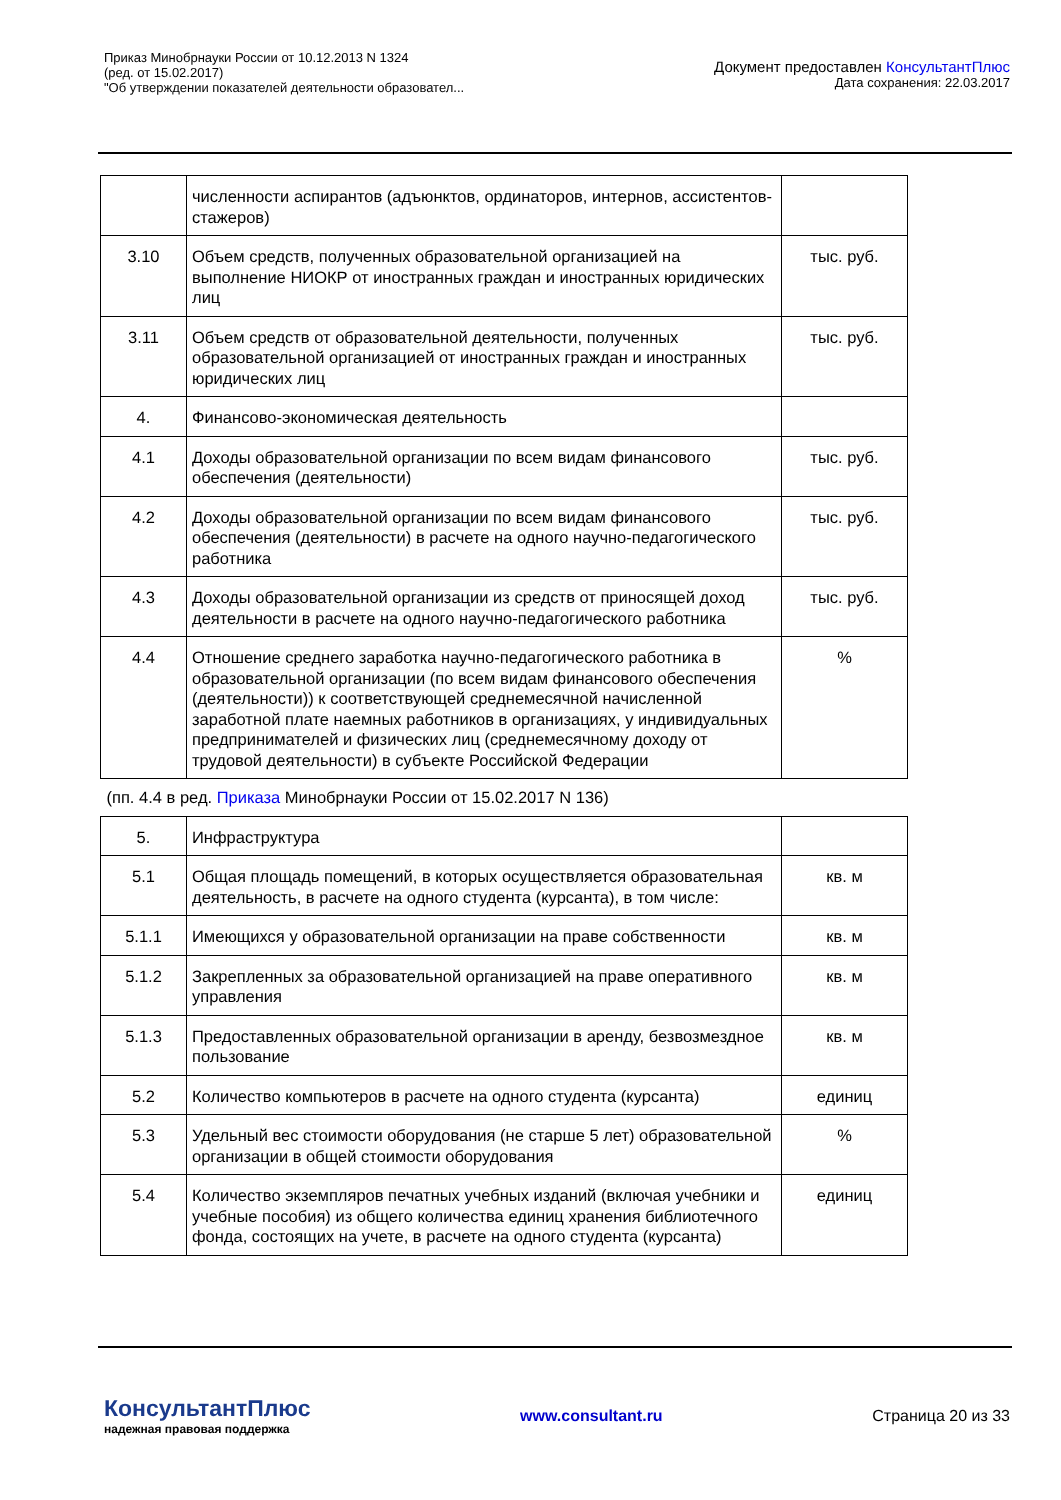Приказ Минобрнауки России от 10.12.2013 N 1324
(ред. от 15.02.2017)
"Об утверждении показателей деятельности образовател...
Документ предоставлен КонсультантПлюс
Дата сохранения: 22.03.2017
| | численности аспирантов (адъюнктов, ординаторов, интернов, ассистентов-стажеров) | |
| 3.10 | Объем средств, полученных образовательной организацией на выполнение НИОКР от иностранных граждан и иностранных юридических лиц | тыс. руб. |
| 3.11 | Объем средств от образовательной деятельности, полученных образовательной организацией от иностранных граждан и иностранных юридических лиц | тыс. руб. |
| 4. | Финансово-экономическая деятельность | |
| 4.1 | Доходы образовательной организации по всем видам финансового обеспечения (деятельности) | тыс. руб. |
| 4.2 | Доходы образовательной организации по всем видам финансового обеспечения (деятельности) в расчете на одного научно-педагогического работника | тыс. руб. |
| 4.3 | Доходы образовательной организации из средств от приносящей доход деятельности в расчете на одного научно-педагогического работника | тыс. руб. |
| 4.4 | Отношение среднего заработка научно-педагогического работника в образовательной организации (по всем видам финансового обеспечения (деятельности)) к соответствующей среднемесячной начисленной заработной плате наемных работников в организациях, у индивидуальных предпринимателей и физических лиц (среднемесячному доходу от трудовой деятельности) в субъекте Российской Федерации | % |
| (пп. 4.4 в ред. Приказа Минобрнауки России от 15.02.2017 N 136) | | |
| 5. | Инфраструктура | |
| 5.1 | Общая площадь помещений, в которых осуществляется образовательная деятельность, в расчете на одного студента (курсанта), в том числе: | кв. м |
| 5.1.1 | Имеющихся у образовательной организации на праве собственности | кв. м |
| 5.1.2 | Закрепленных за образовательной организацией на праве оперативного управления | кв. м |
| 5.1.3 | Предоставленных образовательной организации в аренду, безвозмездное пользование | кв. м |
| 5.2 | Количество компьютеров в расчете на одного студента (курсанта) | единиц |
| 5.3 | Удельный вес стоимости оборудования (не старше 5 лет) образовательной организации в общей стоимости оборудования | % |
| 5.4 | Количество экземпляров печатных учебных изданий (включая учебники и учебные пособия) из общего количества единиц хранения библиотечного фонда, состоящих на учете, в расчете на одного студента (курсанта) | единиц |
КонсультантПлюс
надежная правовая поддержка
www.consultant.ru Страница 20 из 33